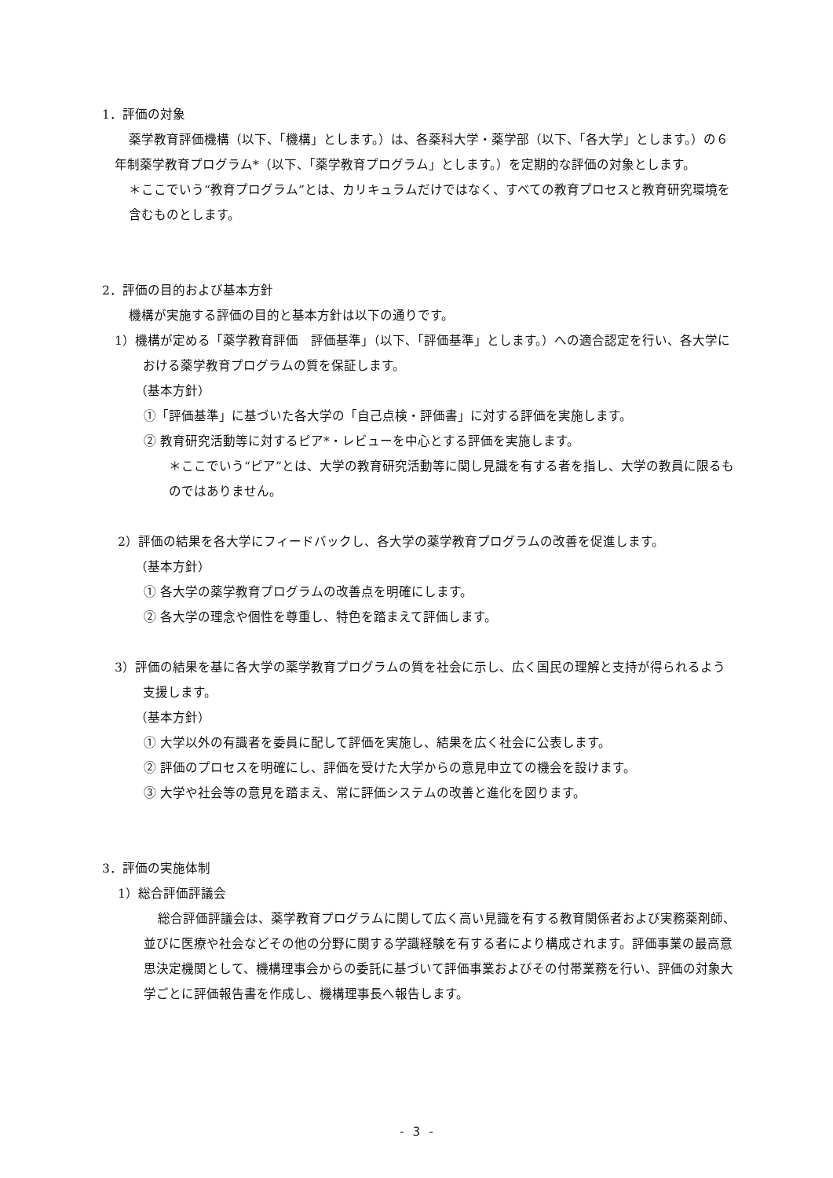1．評価の対象
薬学教育評価機構（以下、「機構」とします。）は、各薬科大学・薬学部（以下、「各大学」とします。）の６年制薬学教育プログラム*（以下、「薬学教育プログラム」とします。）を定期的な評価の対象とします。
＊ここでいう“教育プログラム”とは、カリキュラムだけではなく、すべての教育プロセスと教育研究環境を含むものとします。
2．評価の目的および基本方針
機構が実施する評価の目的と基本方針は以下の通りです。
1）機構が定める「薬学教育評価　評価基準」（以下、「評価基準」とします。）への適合認定を行い、各大学における薬学教育プログラムの質を保証します。
（基本方針）
①「評価基準」に基づいた各大学の「自己点検・評価書」に対する評価を実施します。
② 教育研究活動等に対するピア*・レビューを中心とする評価を実施します。
＊ここでいう“ピア”とは、大学の教育研究活動等に関し見識を有する者を指し、大学の教員に限るものではありません。
2）評価の結果を各大学にフィードバックし、各大学の薬学教育プログラムの改善を促進します。
（基本方針）
① 各大学の薬学教育プログラムの改善点を明確にします。
② 各大学の理念や個性を尊重し、特色を踏まえて評価します。
3）評価の結果を基に各大学の薬学教育プログラムの質を社会に示し、広く国民の理解と支持が得られるよう支援します。
（基本方針）
① 大学以外の有識者を委員に配して評価を実施し、結果を広く社会に公表します。
② 評価のプロセスを明確にし、評価を受けた大学からの意見申立ての機会を設けます。
③ 大学や社会等の意見を踏まえ、常に評価システムの改善と進化を図ります。
3．評価の実施体制
1）総合評価評議会
総合評価評議会は、薬学教育プログラムに関して広く高い見識を有する教育関係者および実務薬剤師、並びに医療や社会などその他の分野に関する学識経験を有する者により構成されます。評価事業の最高意思決定機関として、機構理事会からの委託に基づいて評価事業およびその付帯業務を行い、評価の対象大学ごとに評価報告書を作成し、機構理事長へ報告します。
- 3 -